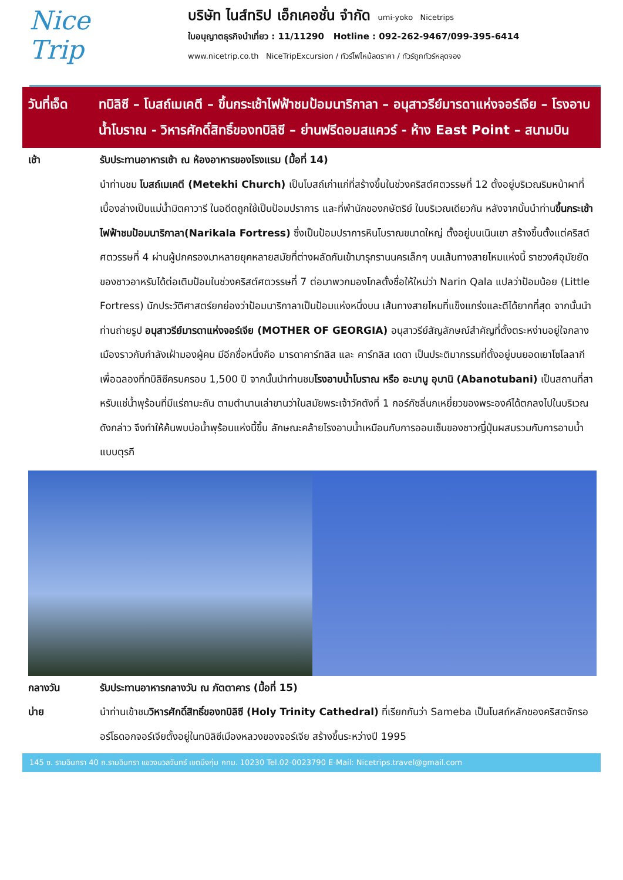Nice
Trip
บริษัท ไนส์ทริป เอ็กเคอชั่น จำกัด umi-yoko Nicetrips
ใบอนุญาตธุรกิจนำเที่ยว : 11/11290 Hotline : 092-262-9467/099-395-6414
www.nicetrip.co.th NiceTripExcursion / ทัวร์ไฟไหม้ลดราคา / ทัวร์ถูกทัวร์หลุดจอง
วันที่เจ็ด
ทบิลิซี – โบสถ์เมเคตี – ขึ้นกระเช้าไฟฟ้าชมป้อมนาริกาลา – อนุสาวรีย์มารดาแห่งจอร์เจีย – โรงอาบน้ำโบราณ - วิหารศักดิ์สิทธิ์ของทบิลิซี – ย่านฟรีดอมสแควร์ - ห้าง East Point – สนามบิน
เช้า รับประทานอาหารเช้า ณ ห้องอาหารของโรงแรม (มื้อที่ 14)
นำท่านชม โบสถ์เมเคตี (Metekhi Church) เป็นโบสถ์เก่าแก่ที่สร้างขึ้นในช่วงคริสต์ศตวรรษที่ 12 ตั้งอยู่บริเวณริมหน้าผาที่เบื้องล่างเป็นแม่น้ำมิตคาวารี ในอดีตถูกใช้เป็นป้อมปราการ และที่พำนักของกษัตริย์ ในบริเวณเดียวกัน หลังจากนั้นนำท่านขึ้นกระเช้าไฟฟ้าชมป้อมนาริกาลา(Narikala Fortress) ซึ่งเป็นป้อมปราการหินโบราณขนาดใหญ่ ตั้งอยู่บนเนินเขา สร้างขึ้นตั้งแต่คริสต์ศตวรรษที่ 4 ผ่านผู้ปกครองมาหลายยุคหลายสมัยที่ต่างผลัดกันเข้ามารุกรานนครเล็กๆ บนเส้นทางสายไหมแห่งนี้ ราชวงศ์อุมัยยัดของชาวอาหรับได้ต่อเติมป้อมในช่วงคริสต์ศตวรรษที่ 7 ต่อมาพวกมองโกลตั้งชื่อให้ใหม่ว่า Narin Qala แปลว่าป้อมน้อย (Little Fortress) นักประวัติศาสตร์ยกย่องว่าป้อมนาริกาลาเป็นป้อมแห่งหนึ่งบน เส้นทางสายไหมที่แข็งแกร่งและตีได้ยากที่สุด จากนั้นนำท่านถ่ายรูป อนุสาวรีย์มารดาแห่งจอร์เจีย (MOTHER OF GEORGIA) อนุสาวรีย์สัญลักษณ์สำคัญที่ตั้งตระหง่านอยู่ใจกลางเมืองราวกับกำลังเฝ้ามองผู้คน มีอีกชื่อหนึ่งคือ มารดาคาร์ทลิส และ คาร์ทลิส เดดา เป็นประติมากรรมที่ตั้งอยู่บนยอดเยาโซโลลากีเพื่อฉลองที่ทบิลิซีครบครอบ 1,500 ปี จากนั้นนำท่านชมโรงอาบน้ำโบราณ หรือ อะบานู อุบานิ (Abanotubani) เป็นสถานที่สาหรับแช่น้ำพุร้อนที่มีแร่ถามะถัน ตามตำนานเล่าขานว่าในสมัยพระเจ้าวัคตังที่ 1 กอร์กัซลิ่นกเหยี่ยวของพระองค์ได้ตกลงไปในบริเวณดังกล่าว จึงทำให้ค้นพบบ่อน้ำพุร้อนแห่งนี้ขึ้น ลักษณะคล้ายโรงอาบน้ำเหมือนกับการออนเซ็นของชาวญี่ปุ่นผสมรวมกับการอาบน้ำแบบตุรกี
กลางวัน รับประทานอาหารกลางวัน ณ ภัตตาคาร (มื้อที่ 15)
บ่าย นำท่านเข้าชมวิหารศักดิ์สิทธิ์ของทบิลิซี (Holy Trinity Cathedral) ที่เรียกกันว่า Sameba เป็นโบสถ์หลักของคริสตจักรออร์โธดอกจอร์เจียตั้งอยู่ในทบิลิซีเมืองหลวงของจอร์เจีย สร้างขึ้นระหว่างปี 1995
145 ซ. รามอินทรา 40 ถ.รามอินทรา แขวงนวลจันทร์ เขตบึงกุ่ม กทม. 10230 Tel.02-0023790 E-Mail: Nicetrips.travel@gmail.com